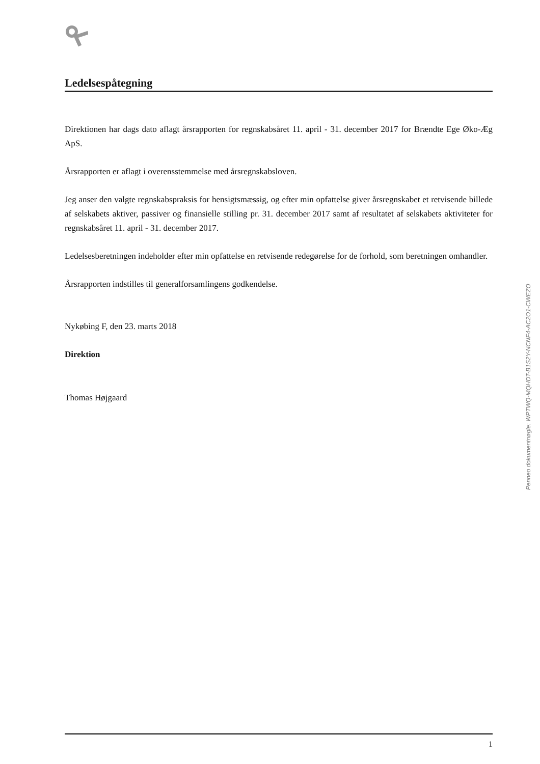Ledelsespåtegning
Direktionen har dags dato aflagt årsrapporten for regnskabsåret 11. april - 31. december 2017 for Brændte Ege Øko-Æg ApS.
Årsrapporten er aflagt i overensstemmelse med årsregnskabsloven.
Jeg anser den valgte regnskabspraksis for hensigtsmæssig, og efter min opfattelse giver årsregnskabet et retvisende billede af selskabets aktiver, passiver og finansielle stilling pr. 31. december 2017 samt af resultatet af selskabets aktiviteter for regnskabsåret 11. april - 31. december 2017.
Ledelsesberetningen indeholder efter min opfattelse en retvisende redegørelse for de forhold, som beretningen omhandler.
Årsrapporten indstilles til generalforsamlingens godkendelse.
Nykøbing F, den 23. marts 2018
Direktion
Thomas Højgaard
Penneo dokumentnøgle: WPTWQ-MQHDT-B1S2Y-NCNF4-AC2O1-CWEZO
1